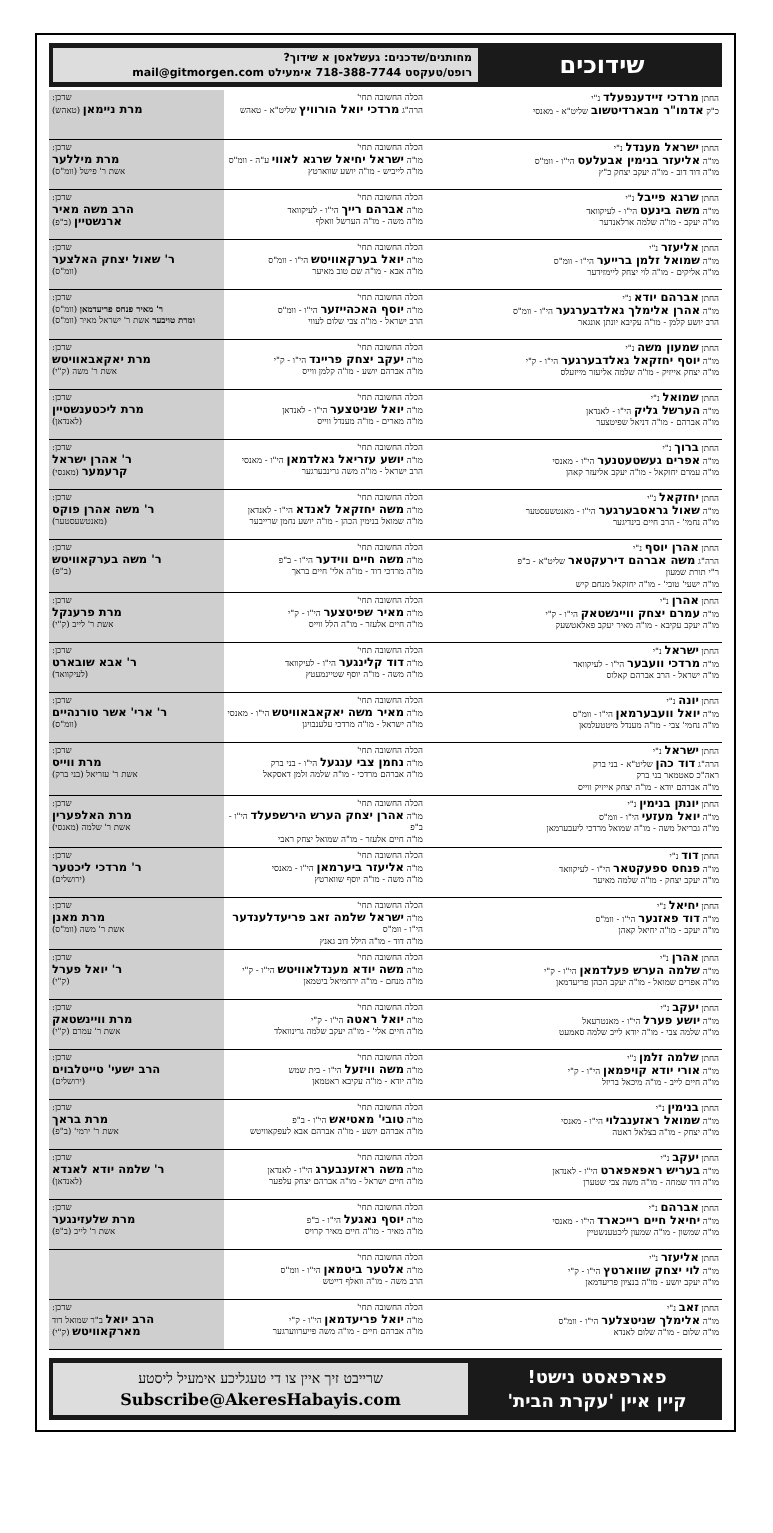שידוכים
מחותנים/שדכנים: געשלאסן א שידוך?
רופט/טעקסט 718-388-7744 אימעילט mail@gitmorgen.com
| החתן מרדכי זיידענפעלד נ"י כ"ק אדמו"ר מבארדיטשוב שליט"א - מאנסי | הכלה החשובה תחי' הרה"ג מרדכי יואל הורוויץ שליט"א - טאהש | שדכן: מרת ניימאן (טאהש) |
| החתן ישראל מענדל נ"י מו"ה אליעזר בנימין אבעלעס הי"ו - וומ"ס מו"ה דוד דוב - מו"ה יעקב יצחק כ"ץ | הכלה החשובה תחי' מו"ה ישראל יחיאל שרגא לאווי ע"ה - וומ"ס מו"ה לייביש - מו"ה יושע שווארטץ | שדכן: מרת מיללער אשת ר' פישל (וומ"ס) |
| החתן שרגא פייבל נ"י מו"ה משה בינעט הי"ו - לעיקוואד מו"ה יעקב - מו"ה שלמה ארלאנדער | הכלה החשובה תחי' מו"ה אברהם רייך הי"ו - לעיקוואד מו"ה משה - מו"ה הערשל וואלף | שדכן: הרב משה מאיר ארנשטיין (ב"פ) |
| החתן אליעזר נ"י מו"ה שמואל זלמן ברייער הי"ו - וומ"ס מו"ה אליקים - מו"ה לוי יצחק ליימזידער | הכלה החשובה תחי' מו"ה יואל בערקאוויטש הי"ו - וומ"ס מו"ה אבא - מו"ה שם טוב מאיער | שדכן: ר' שאול יצחק האלצער (וומ"ס) |
| החתן אברהם יודא נ"י מו"ה אהרן אלימלך גאלדבערגער הי"ו - וומ"ס הרב יושע קלמן - מו"ה עקיבא יונתן אונגאר | הכלה החשובה תחי' מו"ה יוסף האכהייזער הי"ו - וומ"ס הרב ישראל - מו"ה צבי שלום לעווי | שדכן: ר' מאיר פנחס פריעדמאן (וומ"ס) ומרת טויבער אשת ר' ישראל מאיר (וומ"ס) |
| החתן שמעון משה נ"י מו"ה יוסף יחזקאל גאלדבערגער הי"ו - ק"י מו"ה יצחק אייזיק - מו"ה שלמה אליעזר מייזעלס | הכלה החשובה תחי' מו"ה יעקב יצחק פריינד הי"ו - ק"י מו"ה אברהם יושע - מו"ה קלמן ווייס | שדכן: מרת יאקאבאוויטש אשת ר' משה (ק"י) |
| החתן שמואל נ"י מו"ה הערשל גליק הי"ו - לאנדאן מו"ה אברהם - מו"ה דניאל שפיטצער | הכלה החשובה תחי' מו"ה יואל שניטצער הי"ו - לאנדאן מו"ה מארים - מו"ה מענדל ווייס | שדכן: מרת ליכטענשטיין (לאנדאן) |
| החתן ברוך נ"י מו"ה אפרים געשטעטנער הי"ו - מאנסי מו"ה עמרם יחזקאל - מו"ה יעקב אליעזר קאהן | הכלה החשובה תחי' מו"ה יושע עזריאל גאלדמאן הי"ו - מאנסי הרב ישראל - מו"ה משה גרינבערגער | שדכן: ר' אהרן ישראל קרעמער (מאנסי) |
| החתן יחזקאל נ"י מו"ה שאול גראסבערגער הי"ו - מאנטשעסטער מו"ה נחמי' - הרב חיים בינדיגער | הכלה החשובה תחי' מו"ה משה יחזקאל לאנדא הי"ו - לאנדאן מו"ה שמואל בנימין הכהן - מו"ה יושע נחמן שרייבער | שדכן: ר' משה אהרן פוקס (מאנטשעסטער) |
| החתן אהרן יוסף נ"י הרה"ג משה אברהם דירעקטאר שליט"א - ב"פ ר"י תורת שמעון מו"ה ישעי' טובי' - מו"ה יחזקאל מנחם קיש | הכלה החשובה תחי' מו"ה משה חיים ווידער הי"ו - ב"פ מו"ה מרדכי דוד - מו"ה אלי' חיים בראך | שדכן: ר' משה בערקאוויטש (ב"פ) |
| החתן אהרן נ"י מו"ה עמרם יצחק וויינשטאק הי"ו - ק"י מו"ה יעקב עקיבא - מו"ה מאיר יעקב פאלאטשעק | הכלה החשובה תחי' מו"ה מאיר שפיטצער הי"ו - ק"י מו"ה חיים אלעזר - מו"ה הלל ווייס | שדכן: מרת פרענקל אשת ר' לייב (ק"י) |
| החתן ישראל נ"י מו"ה מרדכי וועבער הי"ו - לעיקוואד מו"ה ישראל - הרב אברהם קאלוס | הכלה החשובה תחי' מו"ה דוד קלינגער הי"ו - לעיקוואד מו"ה משה - מו"ה יוסף שטיינמעטץ | שדכן: ר' אבא שובארט (לעיקוואד) |
| החתן יונה נ"י מו"ה יואל וועבערמאן הי"ו - וומ"ס מו"ה נחמי' צבי - מו"ה מענדל מיטטעלמאן | הכלה החשובה תחי' מו"ה מאיר משה יאקאבאוויטש הי"ו - מאנסי מו"ה ישראל - מו"ה מרדכי עלענבויגן | שדכן: ר' ארי' אשר טורנהיים (וומ"ס) |
| החתן ישראל נ"י הרה"ג דוד כהן שליט"א - בני ברק ראה"כ סאטמאר בני ברק מו"ה אברהם יודא - מו"ה יצחק אייזיק ווייס | הכלה החשובה תחי' מו"ה נחמן צבי ענגעל הי"ו - בני ברק מו"ה אברהם מרדכי - מו"ה שלמה זלמן דאסקאל | שדכן: מרת ווייס אשת ר' עזריאל (בני ברק) |
| החתן יונתן בנימין נ"י מו"ה יואל מעזעי הי"ו - וומ"ס מו"ה גבריאל משה - מו"ה שמואל מרדכי ליעבערמאן | הכלה החשובה תחי' מו"ה אהרן יצחק הערש הירשפעלד הי"ו - ב"פ מו"ה חיים אלעזר - מו"ה שמואל יצחק ראבי | שדכן: מרת האלפערין אשת ר' שלמה (מאנסי) |
| החתן דוד נ"י מו"ה פנחס ספעקטאר הי"ו - לעיקוואד מו"ה יעקב יצחק - מו"ה שלמה מאיער | הכלה החשובה תחי' מו"ה אליעזר ביערמאן הי"ו - מאנסי מו"ה משה - מו"ה יוסף שווארטץ | שדכן: ר' מרדכי ליכטער (ירושלים) |
| החתן יחיאל נ"י מו"ה דוד פאזנער הי"ו - וומ"ס מו"ה יעקב - מו"ה יחיאל קאהן | הכלה החשובה תחי' מו"ה ישראל שלמה זאב פריעדלענדער הי"ו - וומ"ס מו"ה דוד - מו"ה הילל דוב גאנץ | שדכן: מרת מאנן אשת ר' משה (וומ"ס) |
| החתן אהרן נ"י מו"ה שלמה הערש פעלדמאן הי"ו - ק"י מו"ה אפרים שמואל - מו"ה יעקב הכהן פריעדמאן | הכלה החשובה תחי' מו"ה משה יודא מענדלאוויטש הי"ו - ק"י מו"ה מנחם - מו"ה ירחמיאל ביטמאן | שדכן: ר' יואל פערל (ק"י) |
| החתן יעקב נ"י מו"ה יושע פערל הי"ו - מאנטרעאל מו"ה שלמה צבי - מו"ה יודא לייב שלמה סאמעט | הכלה החשובה תחי' מו"ה יואל ראטה הי"ו - ק"י מו"ה חיים אלי' - מו"ה יעקב שלמה גרינוואלד | שדכן: מרת וויינשטאק אשת ר' עמרם (ק"י) |
| החתן שלמה זלמן נ"י מו"ה אורי יודא קויפמאן הי"ו - ק"י מו"ה חיים לייב - מו"ה מיכאל בריזל | הכלה החשובה תחי' מו"ה משה וויזעל הי"ו - בית שמש מו"ה יודא - מו"ה עקיבא ראטמאן | שדכן: הרב ישעי' טייטלבוים (ירושלים) |
| החתן בנימין נ"י מו"ה שמואל ראזענבלוי הי"ו - מאנסי מו"ה יצחק - מו"ה בצלאל ראטה | הכלה החשובה תחי' מו"ה טובי' מאטיאש הי"ו - ב"פ מו"ה אברהם יושע - מו"ה אברהם אבא לעפקאוויטש | שדכן: מרת בראך אשת ר' ירמי' (ב"פ) |
| החתן יעקב נ"י מו"ה בעריש ראפאפארט הי"ו - לאנדאן מו"ה דוד שמחה - מו"ה משה צבי שטערן | הכלה החשובה תחי' מו"ה משה ראזענבערג הי"ו - לאנדאן מו"ה חיים ישראל - מו"ה אברהם יצחק עלפער | שדכן: ר' שלמה יודא לאנדא (לאנדאן) |
| החתן אברהם נ"י מו"ה יחיאל חיים רייכארד הי"ו - מאנסי מו"ה שמשון - מו"ה שמעון ליכטענשטיין | הכלה החשובה תחי' מו"ה יוסף נאגעל הי"ו - ב"פ מו"ה מאיר - מו"ה חיים מאיר קרויס | שדכן: מרת שלעזינגער אשת ר' לייב (ב"פ) |
| החתן אליעזר נ"י מו"ה לוי יצחק שווארטץ הי"ו - ק"י מו"ה יעקב יושע - מו"ה בנציון פריעדמאן | הכלה החשובה תחי' מו"ה אלטער ביטמאן הי"ו - וומ"ס הרב משה - מו"ה וואלף דייטש | |
| החתן זאב נ"י מו"ה אלימלך שניטצלער הי"ו - וומ"ס מו"ה שלום - מו"ה שלום לאנדא | הכלה החשובה תחי' מו"ה יואל פריעדמאן הי"ו - ק"י מו"ה אברהם חיים - מו"ה משה פייערווערגער | שדכן: הרב יואל ב"ר שמואל דוד מארקאוויטש (ק"י) |
פארפאסט נישט!
קיין איין 'עקרת הבית'
שרייבט זיך איין צו די טעגליכע אימעיל ליסטע
Subscribe@AkeresHabayis.com